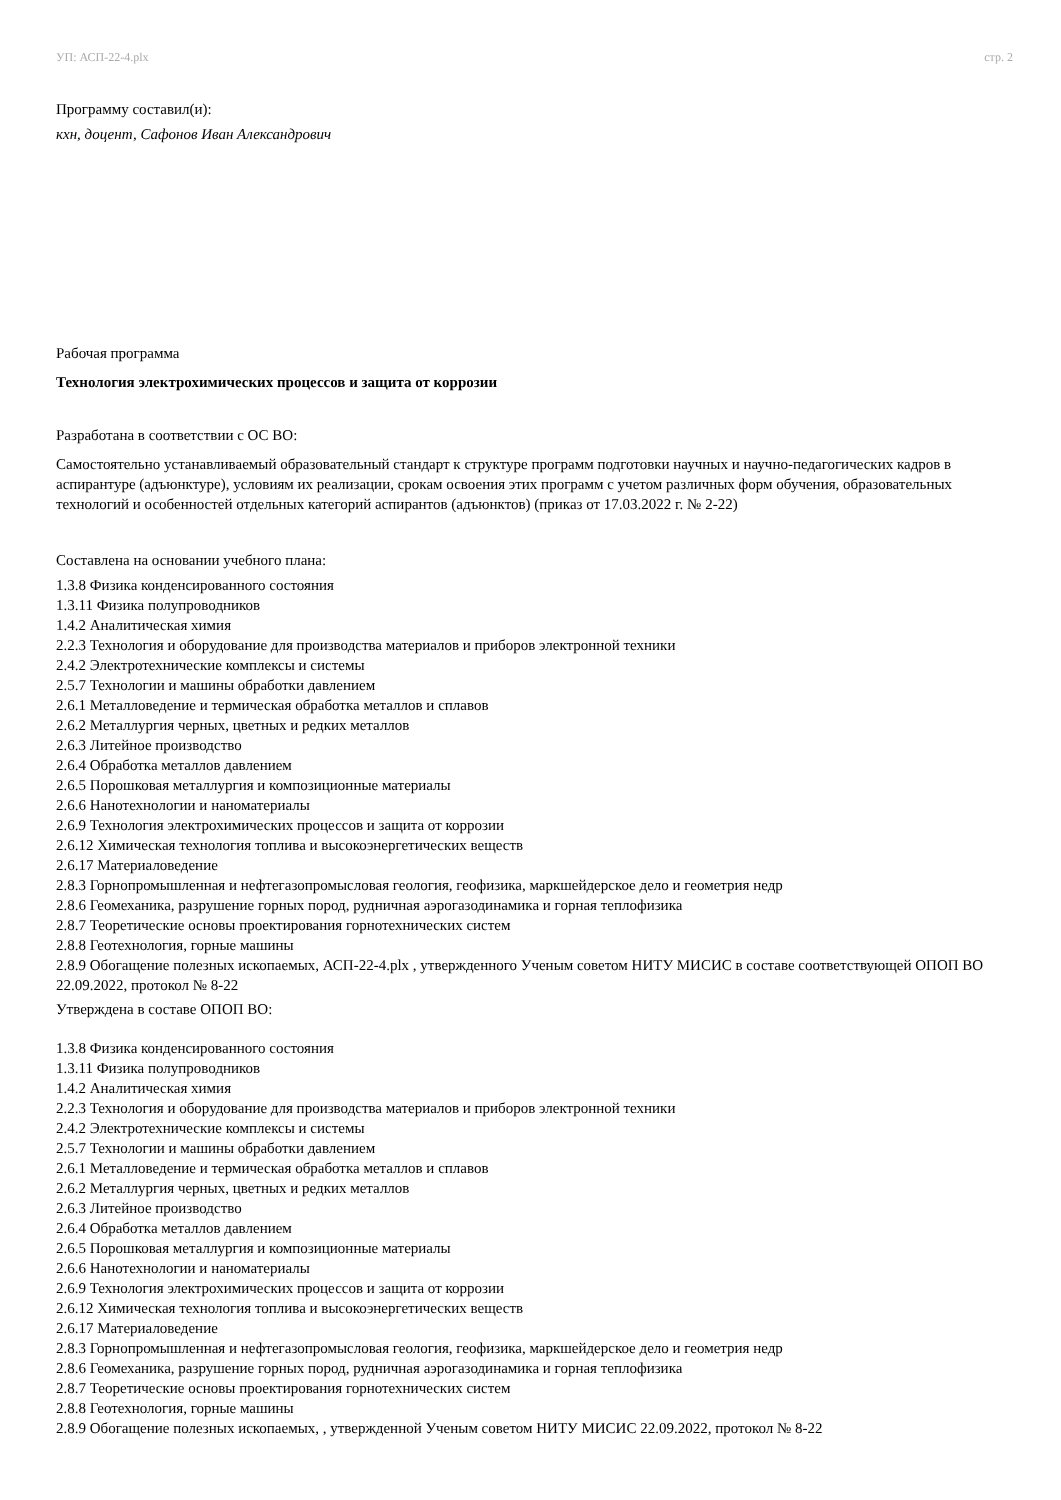УП: АСП-22-4.plx стр. 2
Программу составил(и):
кхн, доцент, Сафонов Иван Александрович
Рабочая программа
Технология электрохимических процессов и защита от коррозии
Разработана в соответствии с ОС ВО:
Самостоятельно устанавливаемый образовательный стандарт к структуре программ подготовки научных и научно-педагогических кадров в аспирантуре (адъюнктуре), условиям их реализации, срокам освоения этих программ с учетом различных форм обучения, образовательных технологий и особенностей отдельных категорий аспирантов (адъюнктов) (приказ от 17.03.2022 г. № 2-22)
Составлена на основании учебного плана:
1.3.8 Физика конденсированного состояния
1.3.11 Физика полупроводников
1.4.2 Аналитическая химия
2.2.3 Технология и оборудование для производства материалов и приборов электронной техники
2.4.2 Электротехнические комплексы и системы
2.5.7 Технологии и машины обработки давлением
2.6.1 Металловедение и термическая обработка металлов и сплавов
2.6.2 Металлургия черных, цветных и редких металлов
2.6.3 Литейное производство
2.6.4 Обработка металлов давлением
2.6.5 Порошковая металлургия и композиционные материалы
2.6.6 Нанотехнологии и наноматериалы
2.6.9 Технология электрохимических процессов и защита от коррозии
2.6.12 Химическая технология топлива и высокоэнергетических веществ
2.6.17 Материаловедение
2.8.3 Горнопромышленная и нефтегазопромысловая геология, геофизика, маркшейдерское дело и геометрия недр
2.8.6 Геомеханика, разрушение горных пород, рудничная аэрогазодинамика и горная теплофизика
2.8.7 Теоретические основы проектирования горнотехнических систем
2.8.8 Геотехнология, горные машины
2.8.9 Обогащение полезных ископаемых, АСП-22-4.plx , утвержденного Ученым советом НИТУ МИСИС в составе соответствующей ОПОП ВО 22.09.2022, протокол № 8-22
Утверждена в составе ОПОП ВО:
1.3.8 Физика конденсированного состояния
1.3.11 Физика полупроводников
1.4.2 Аналитическая химия
2.2.3 Технология и оборудование для производства материалов и приборов электронной техники
2.4.2 Электротехнические комплексы и системы
2.5.7 Технологии и машины обработки давлением
2.6.1 Металловедение и термическая обработка металлов и сплавов
2.6.2 Металлургия черных, цветных и редких металлов
2.6.3 Литейное производство
2.6.4 Обработка металлов давлением
2.6.5 Порошковая металлургия и композиционные материалы
2.6.6 Нанотехнологии и наноматериалы
2.6.9 Технология электрохимических процессов и защита от коррозии
2.6.12 Химическая технология топлива и высокоэнергетических веществ
2.6.17 Материаловедение
2.8.3 Горнопромышленная и нефтегазопромысловая геология, геофизика, маркшейдерское дело и геометрия недр
2.8.6 Геомеханика, разрушение горных пород, рудничная аэрогазодинамика и горная теплофизика
2.8.7 Теоретические основы проектирования горнотехнических систем
2.8.8 Геотехнология, горные машины
2.8.9 Обогащение полезных ископаемых, , утвержденной Ученым советом НИТУ МИСИС 22.09.2022, протокол № 8-22